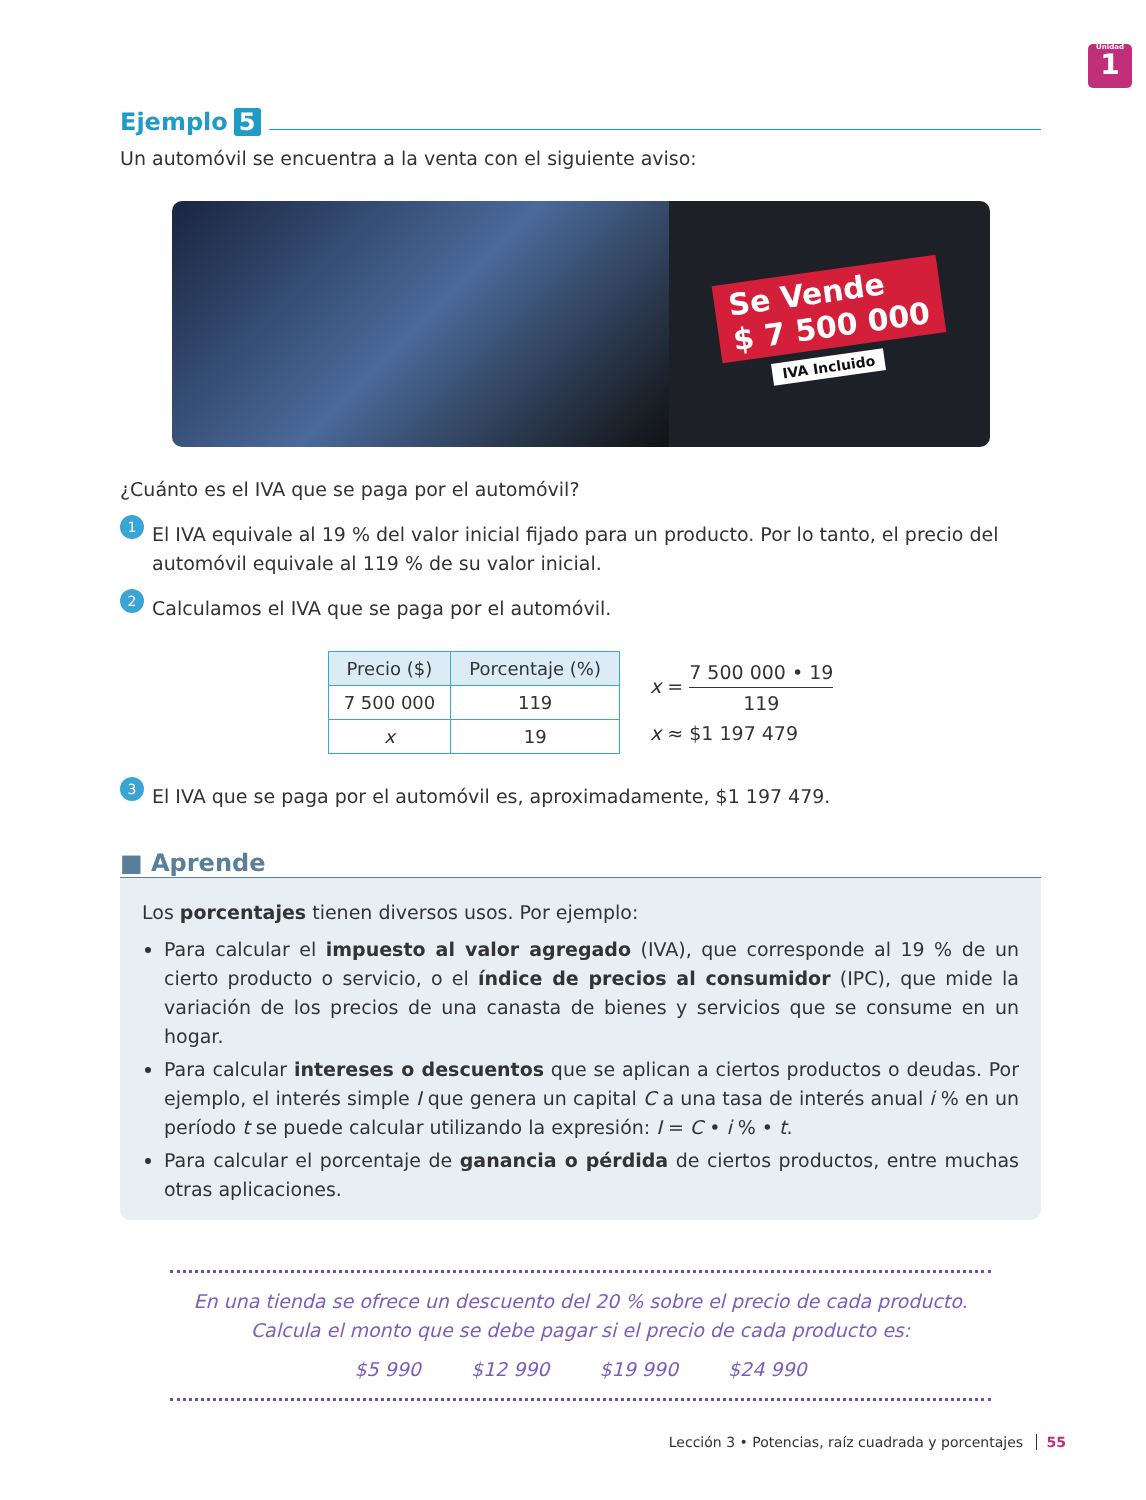Unidad
1
Ejemplo 5
Un automóvil se encuentra a la venta con el siguiente aviso:
Se Vende
$ 7 500 000
IVA Incluido
¿Cuánto es el IVA que se paga por el automóvil?
1
El IVA equivale al 19 % del valor inicial fijado para un producto. Por lo tanto, el precio del automóvil equivale al 119 % de su valor inicial.
2
Calculamos el IVA que se paga por el automóvil.
| Precio ($) | Porcentaje (%) |
| --- | --- |
| 7 500 000 | 119 |
| x | 19 |
x = 7 500 000 • 19 119
x ≈ $1 197 479
3
El IVA que se paga por el automóvil es, aproximadamente, $1 197 479.
■ Aprende
Los porcentajes tienen diversos usos. Por ejemplo:
Para calcular el impuesto al valor agregado (IVA), que corresponde al 19 % de un cierto producto o servicio, o el índice de precios al consumidor (IPC), que mide la variación de los precios de una canasta de bienes y servicios que se consume en un hogar.
Para calcular intereses o descuentos que se aplican a ciertos productos o deudas. Por ejemplo, el interés simple I que genera un capital C a una tasa de interés anual i % en un período t se puede calcular utilizando la expresión: I = C • i % • t.
Para calcular el porcentaje de ganancia o pérdida de ciertos productos, entre muchas otras aplicaciones.
En una tienda se ofrece un descuento del 20 % sobre el precio de cada producto.
Calcula el monto que se debe pagar si el precio de cada producto es:
$5 990 $12 990 $19 990 $24 990
Lección 3 • Potencias, raíz cuadrada y porcentajes 55